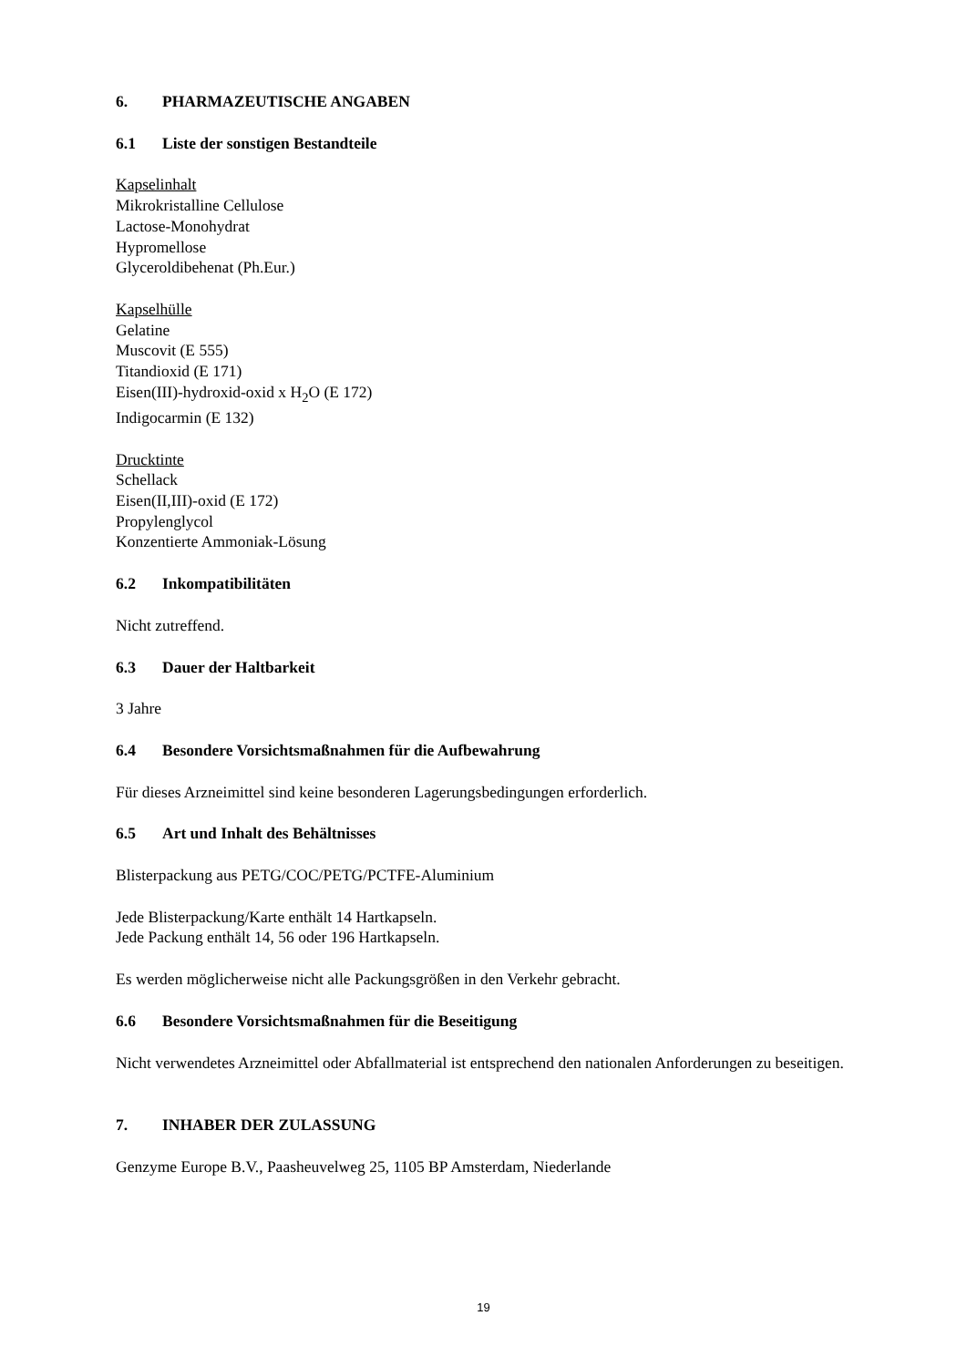6. PHARMAZEUTISCHE ANGABEN
6.1 Liste der sonstigen Bestandteile
Kapselinhalt
Mikrokristalline Cellulose
Lactose-Monohydrat
Hypromellose
Glyceroldibehenat (Ph.Eur.)
Kapselhülle
Gelatine
Muscovit (E 555)
Titandioxid (E 171)
Eisen(III)-hydroxid-oxid x H<sub>2</sub>O (E 172)
Indigocarmin (E 132)
Drucktinte
Schellack
Eisen(II,III)-oxid (E 172)
Propylenglycol
Konzentierte Ammoniak-Lösung
6.2 Inkompatibilitäten
Nicht zutreffend.
6.3 Dauer der Haltbarkeit
3 Jahre
6.4 Besondere Vorsichtsmaßnahmen für die Aufbewahrung
Für dieses Arzneimittel sind keine besonderen Lagerungsbedingungen erforderlich.
6.5 Art und Inhalt des Behältnisses
Blisterpackung aus PETG/COC/PETG/PCTFE-Aluminium
Jede Blisterpackung/Karte enthält 14 Hartkapseln.
Jede Packung enthält 14, 56 oder 196 Hartkapseln.
Es werden möglicherweise nicht alle Packungsgrößen in den Verkehr gebracht.
6.6 Besondere Vorsichtsmaßnahmen für die Beseitigung
Nicht verwendetes Arzneimittel oder Abfallmaterial ist entsprechend den nationalen Anforderungen zu beseitigen.
7. INHABER DER ZULASSUNG
Genzyme Europe B.V., Paasheuvelweg 25, 1105 BP Amsterdam, Niederlande
19